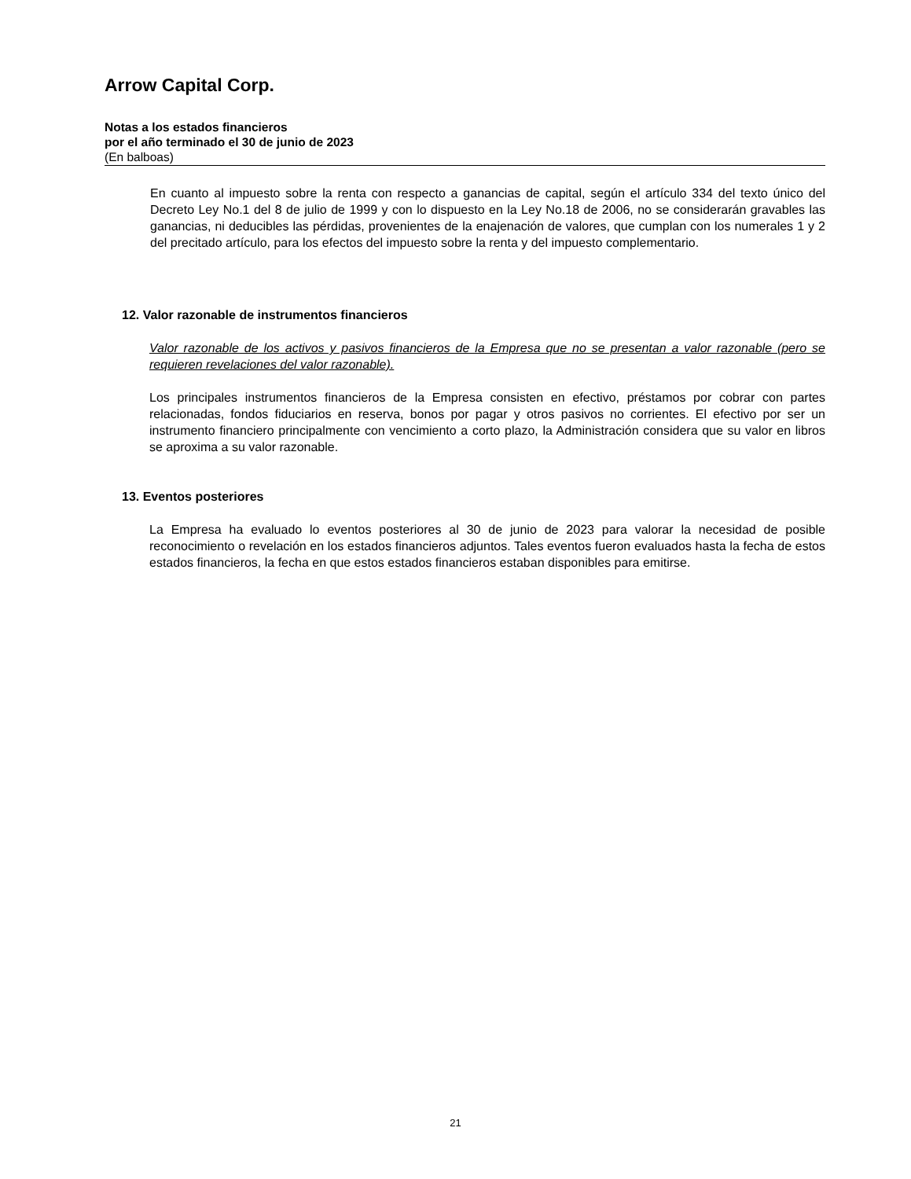Arrow Capital Corp.
Notas a los estados financieros
por el año terminado el 30 de junio de 2023
(En balboas)
En cuanto al impuesto sobre la renta con respecto a ganancias de capital, según el artículo 334 del texto único del Decreto Ley No.1 del 8 de julio de 1999 y con lo dispuesto en la Ley No.18 de 2006, no se considerarán gravables las ganancias, ni deducibles las pérdidas, provenientes de la enajenación de valores, que cumplan con los numerales 1 y 2 del precitado artículo, para los efectos del impuesto sobre la renta y del impuesto complementario.
12. Valor razonable de instrumentos financieros
Valor razonable de los activos y pasivos financieros de la Empresa que no se presentan a valor razonable (pero se requieren revelaciones del valor razonable).
Los principales instrumentos financieros de la Empresa consisten en efectivo, préstamos por cobrar con partes relacionadas, fondos fiduciarios en reserva, bonos por pagar y otros pasivos no corrientes. El efectivo por ser un instrumento financiero principalmente con vencimiento a corto plazo, la Administración considera que su valor en libros se aproxima a su valor razonable.
13. Eventos posteriores
La Empresa ha evaluado lo eventos posteriores al 30 de junio de 2023 para valorar la necesidad de posible reconocimiento o revelación en los estados financieros adjuntos. Tales eventos fueron evaluados hasta la fecha de estos estados financieros, la fecha en que estos estados financieros estaban disponibles para emitirse.
21